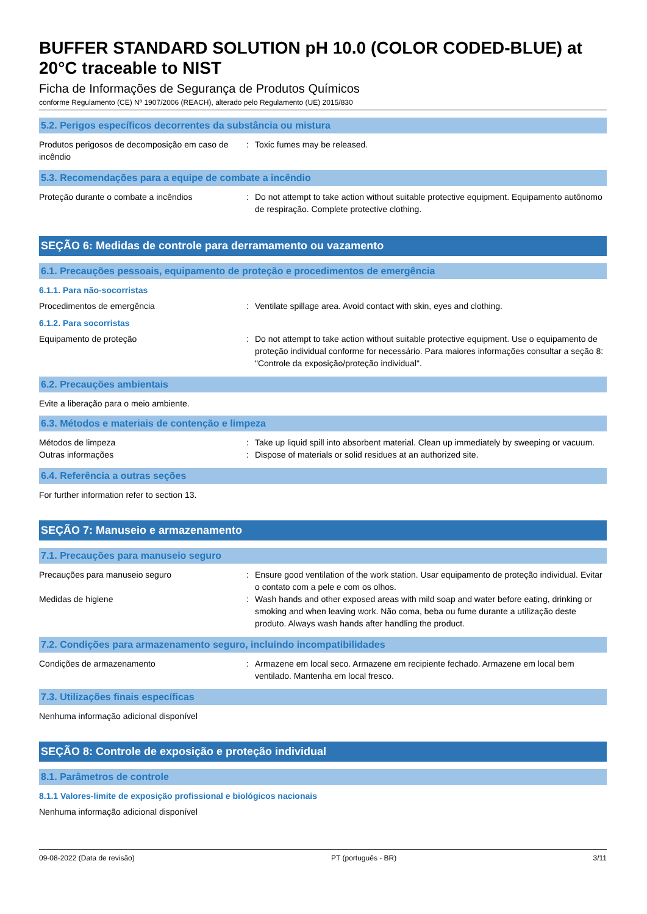BUFFER STANDARD SOLUTION pH 10.0 (COLOR CODED-BLUE) at 20°C traceable to NIST
Ficha de Informações de Segurança de Produtos Químicos
conforme Regulamento (CE) Nº 1907/2006 (REACH), alterado pelo Regulamento (UE) 2015/830
5.2. Perigos específicos decorrentes da substância ou mistura
Produtos perigosos de decomposição em caso de incêndio
: Toxic fumes may be released.
5.3. Recomendações para a equipe de combate a incêndio
Proteção durante o combate a incêndios : Do not attempt to take action without suitable protective equipment. Equipamento autônomo de respiração. Complete protective clothing.
SEÇÃO 6: Medidas de controle para derramamento ou vazamento
6.1. Precauções pessoais, equipamento de proteção e procedimentos de emergência
6.1.1. Para não-socorristas
Procedimentos de emergência : Ventilate spillage area. Avoid contact with skin, eyes and clothing.
6.1.2. Para socorristas
Equipamento de proteção : Do not attempt to take action without suitable protective equipment. Use o equipamento de proteção individual conforme for necessário. Para maiores informações consultar a seção 8: "Controle da exposição/proteção individual".
6.2. Precauções ambientais
Evite a liberação para o meio ambiente.
6.3. Métodos e materiais de contenção e limpeza
Métodos de limpeza : Take up liquid spill into absorbent material. Clean up immediately by sweeping or vacuum.
Outras informações : Dispose of materials or solid residues at an authorized site.
6.4. Referência a outras seções
For further information refer to section 13.
SEÇÃO 7: Manuseio e armazenamento
7.1. Precauções para manuseio seguro
Precauções para manuseio seguro : Ensure good ventilation of the work station. Usar equipamento de proteção individual. Evitar o contato com a pele e com os olhos.
Medidas de higiene : Wash hands and other exposed areas with mild soap and water before eating, drinking or smoking and when leaving work. Não coma, beba ou fume durante a utilização deste produto. Always wash hands after handling the product.
7.2. Condições para armazenamento seguro, incluindo incompatibilidades
Condições de armazenamento : Armazene em local seco. Armazene em recipiente fechado. Armazene em local bem ventilado. Mantenha em local fresco.
7.3. Utilizações finais específicas
Nenhuma informação adicional disponível
SEÇÃO 8: Controle de exposição e proteção individual
8.1. Parâmetros de controle
8.1.1 Valores-limite de exposição profissional e biológicos nacionais
Nenhuma informação adicional disponível
09-08-2022 (Data de revisão) PT (português - BR) 3/11